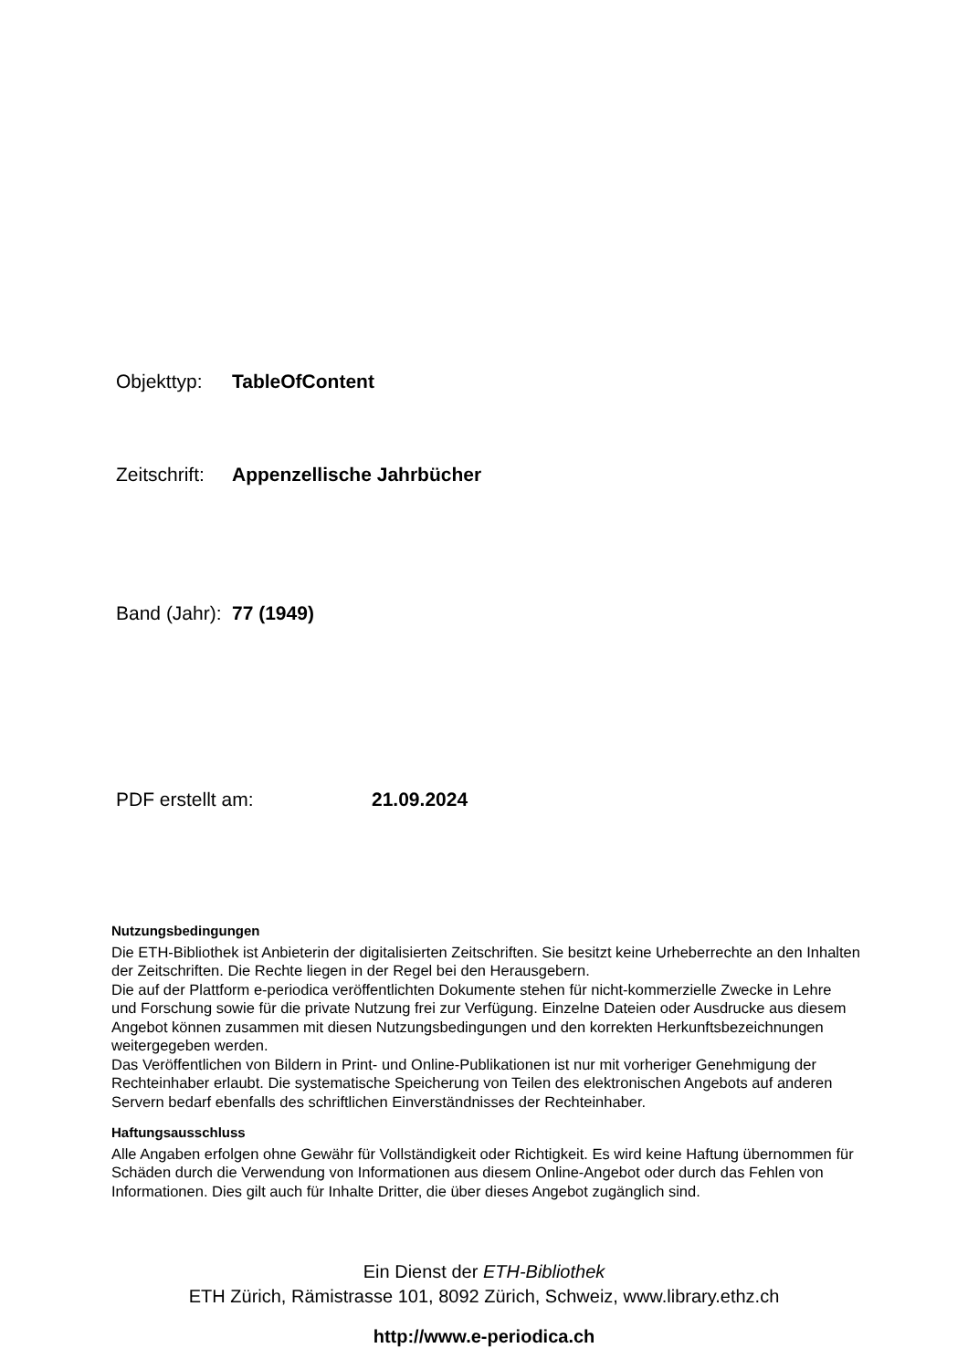Objekttyp: TableOfContent
Zeitschrift: Appenzellische Jahrbücher
Band (Jahr): 77 (1949)
PDF erstellt am: 21.09.2024
Nutzungsbedingungen
Die ETH-Bibliothek ist Anbieterin der digitalisierten Zeitschriften. Sie besitzt keine Urheberrechte an den Inhalten der Zeitschriften. Die Rechte liegen in der Regel bei den Herausgebern.
Die auf der Plattform e-periodica veröffentlichten Dokumente stehen für nicht-kommerzielle Zwecke in Lehre und Forschung sowie für die private Nutzung frei zur Verfügung. Einzelne Dateien oder Ausdrucke aus diesem Angebot können zusammen mit diesen Nutzungsbedingungen und den korrekten Herkunftsbezeichnungen weitergegeben werden.
Das Veröffentlichen von Bildern in Print- und Online-Publikationen ist nur mit vorheriger Genehmigung der Rechteinhaber erlaubt. Die systematische Speicherung von Teilen des elektronischen Angebots auf anderen Servern bedarf ebenfalls des schriftlichen Einverständnisses der Rechteinhaber.
Haftungsausschluss
Alle Angaben erfolgen ohne Gewähr für Vollständigkeit oder Richtigkeit. Es wird keine Haftung übernommen für Schäden durch die Verwendung von Informationen aus diesem Online-Angebot oder durch das Fehlen von Informationen. Dies gilt auch für Inhalte Dritter, die über dieses Angebot zugänglich sind.
Ein Dienst der ETH-Bibliothek
ETH Zürich, Rämistrasse 101, 8092 Zürich, Schweiz, www.library.ethz.ch
http://www.e-periodica.ch